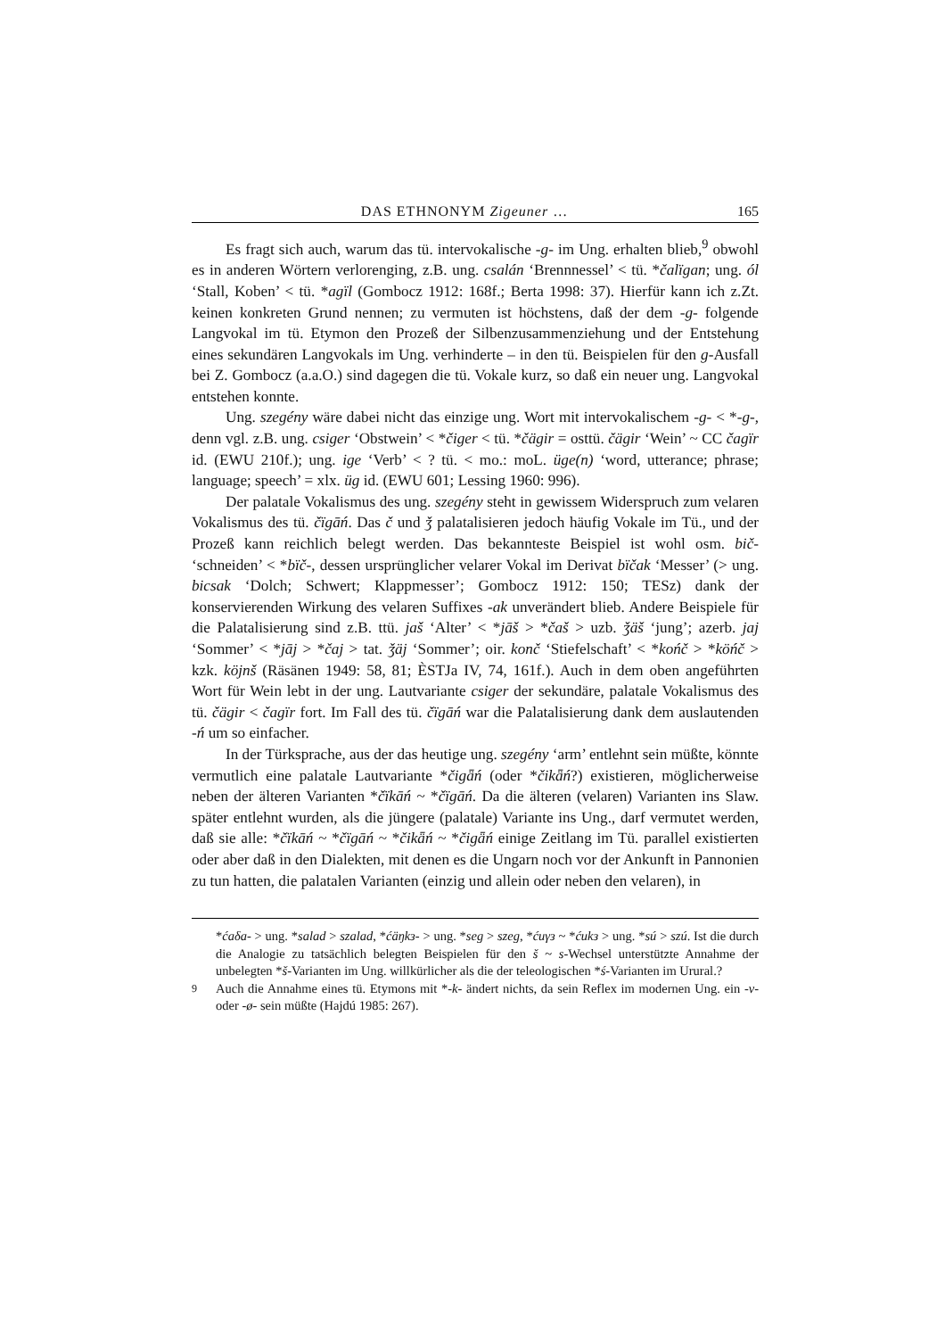DAS ETHNONYM Zigeuner … 165
Es fragt sich auch, warum das tü. intervokalische -g- im Ung. erhalten blieb,<sup>9</sup> obwohl es in anderen Wörtern verlorenging, z.B. ung. csalán ‘Brennnessel’ < tü. *čalïgan; ung. ól ‘Stall, Koben’ < tü. *agïl (Gombocz 1912: 168f.; Berta 1998: 37). Hierfür kann ich z.Zt. keinen konkreten Grund nennen; zu vermuten ist höchstens, daß der dem -g- folgende Langvokal im tü. Etymon den Prozeß der Silbenzusammenziehung und der Entstehung eines sekundären Langvokals im Ung. verhinderte – in den tü. Beispielen für den g-Ausfall bei Z. Gombocz (a.a.O.) sind dagegen die tü. Vokale kurz, so daß ein neuer ung. Langvokal entstehen konnte.
Ung. szegény wäre dabei nicht das einzige ung. Wort mit intervokalischem -g- < *-g-, denn vgl. z.B. ung. csiger ‘Obstwein’ < *čiger < tü. *čägir = osttü. čägir ‘Wein’ ~ CC čagïr id. (EWU 210f.); ung. ige ‘Verb’ < ? tü. < mo.: moL. üge(n) ‘word, utterance; phrase; language; speech’ = xlx. üg id. (EWU 601; Lessing 1960: 996).
Der palatale Vokalismus des ung. szegény steht in gewissem Widerspruch zum velaren Vokalismus des tü. čïgāń. Das č und ǯ palatalisieren jedoch häufig Vokale im Tü., und der Prozeß kann reichlich belegt werden. Das bekannteste Beispiel ist wohl osm. bič- ‘schneiden’ < *bïč-, dessen ursprünglicher velarer Vokal im Derivat bïčak ‘Messer’ (> ung. bicsak ‘Dolch; Schwert; Klappmesser’; Gombocz 1912: 150; TESz) dank der konservierenden Wirkung des velaren Suffixes -ak unverändert blieb. Andere Beispiele für die Palatalisierung sind z.B. ttü. jaš ‘Alter’ < *jāš > *čaš > uzb. ǯäš ‘jung’; azerb. jaj ‘Sommer’ < *jāj > *čaj > tat. ǯäj ‘Sommer’; oir. konč ‘Stiefelschaft’ < *końč > *köńč > kzk. köjnš (Räsänen 1949: 58, 81; ÈSTJa IV, 74, 161f.). Auch in dem oben angeführten Wort für Wein lebt in der ung. Lautvariante csiger der sekundäre, palatale Vokalismus des tü. čägir < čagïr fort. Im Fall des tü. čïgāń war die Palatalisierung dank dem auslautenden -ń um so einfacher.
In der Türksprache, aus der das heutige ung. szegény ‘arm’ entlehnt sein müßte, könnte vermutlich eine palatale Lautvariante *čigǟń (oder *čikǟń?) existieren, möglicherweise neben der älteren Varianten *čïkāń ~ *čïgāń. Da die älteren (velaren) Varianten ins Slaw. später entlehnt wurden, als die jüngere (palatale) Variante ins Ung., darf vermutet werden, daß sie alle: *čïkāń ~ *čïgāń ~ *čikǟń ~ *čigǟń einige Zeitlang im Tü. parallel existierten oder aber daß in den Dialekten, mit denen es die Ungarn noch vor der Ankunft in Pannonien zu tun hatten, die palatalen Varianten (einzig und allein oder neben den velaren), in
*ćaδa- > ung. *salad > szalad, *ćäŋkз- > ung. *seg > szeg, *ćuγз ~ *ćukз > ung. *sú > szú. Ist die durch die Analogie zu tatsächlich belegten Beispielen für den š ~ s-Wechsel unterstützte Annahme der unbelegten *š-Varianten im Ung. willkürlicher als die der teleologischen *ś-Varianten im Urural.?
<sup>9</sup> Auch die Annahme eines tü. Etymons mit *-k- ändert nichts, da sein Reflex im modernen Ung. ein -v- oder -ø- sein müßte (Hajdú 1985: 267).